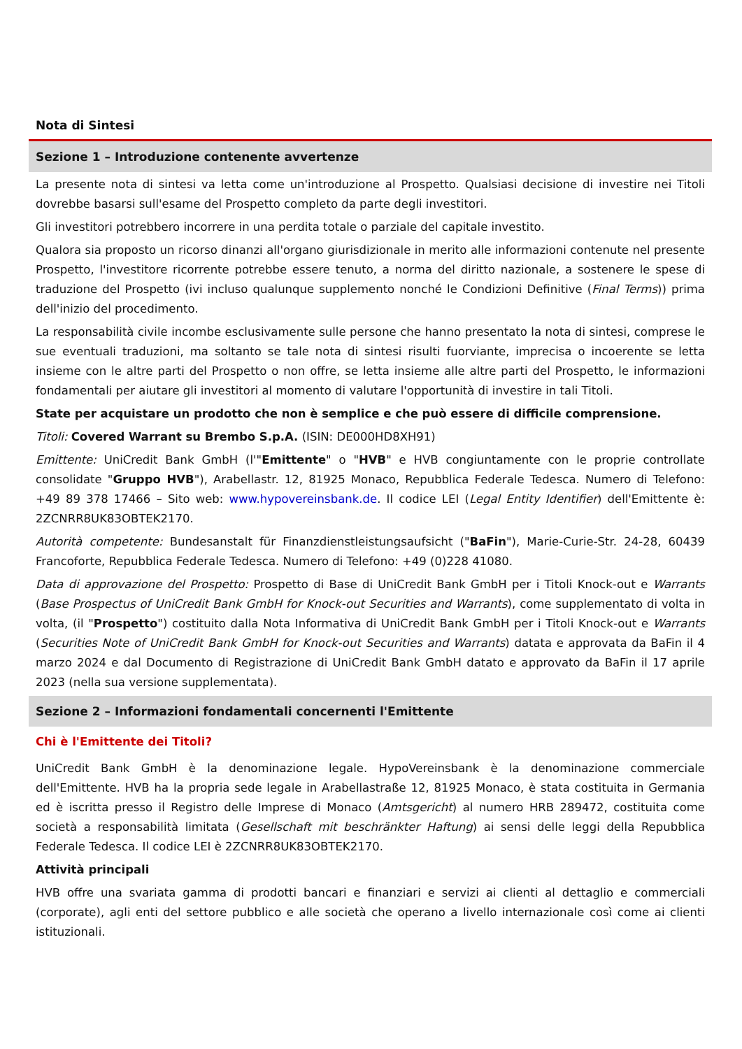Nota di Sintesi
Sezione 1 – Introduzione contenente avvertenze
La presente nota di sintesi va letta come un'introduzione al Prospetto. Qualsiasi decisione di investire nei Titoli dovrebbe basarsi sull'esame del Prospetto completo da parte degli investitori.
Gli investitori potrebbero incorrere in una perdita totale o parziale del capitale investito.
Qualora sia proposto un ricorso dinanzi all'organo giurisdizionale in merito alle informazioni contenute nel presente Prospetto, l'investitore ricorrente potrebbe essere tenuto, a norma del diritto nazionale, a sostenere le spese di traduzione del Prospetto (ivi incluso qualunque supplemento nonché le Condizioni Definitive (Final Terms)) prima dell'inizio del procedimento.
La responsabilità civile incombe esclusivamente sulle persone che hanno presentato la nota di sintesi, comprese le sue eventuali traduzioni, ma soltanto se tale nota di sintesi risulti fuorviante, imprecisa o incoerente se letta insieme con le altre parti del Prospetto o non offre, se letta insieme alle altre parti del Prospetto, le informazioni fondamentali per aiutare gli investitori al momento di valutare l'opportunità di investire in tali Titoli.
State per acquistare un prodotto che non è semplice e che può essere di difficile comprensione.
Titoli: Covered Warrant su Brembo S.p.A. (ISIN: DE000HD8XH91)
Emittente: UniCredit Bank GmbH (l'"Emittente" o "HVB" e HVB congiuntamente con le proprie controllate consolidate "Gruppo HVB"), Arabellastr. 12, 81925 Monaco, Repubblica Federale Tedesca. Numero di Telefono: +49 89 378 17466 – Sito web: www.hypovereinsbank.de. Il codice LEI (Legal Entity Identifier) dell'Emittente è: 2ZCNRR8UK83OBTEK2170.
Autorità competente: Bundesanstalt für Finanzdienstleistungsaufsicht ("BaFin"), Marie-Curie-Str. 24-28, 60439 Francoforte, Repubblica Federale Tedesca. Numero di Telefono: +49 (0)228 41080.
Data di approvazione del Prospetto: Prospetto di Base di UniCredit Bank GmbH per i Titoli Knock-out e Warrants (Base Prospectus of UniCredit Bank GmbH for Knock-out Securities and Warrants), come supplementato di volta in volta, (il "Prospetto") costituito dalla Nota Informativa di UniCredit Bank GmbH per i Titoli Knock-out e Warrants (Securities Note of UniCredit Bank GmbH for Knock-out Securities and Warrants) datata e approvata da BaFin il 4 marzo 2024 e dal Documento di Registrazione di UniCredit Bank GmbH datato e approvato da BaFin il 17 aprile 2023 (nella sua versione supplementata).
Sezione 2 – Informazioni fondamentali concernenti l'Emittente
Chi è l'Emittente dei Titoli?
UniCredit Bank GmbH è la denominazione legale. HypoVereinsbank è la denominazione commerciale dell'Emittente. HVB ha la propria sede legale in Arabellastraße 12, 81925 Monaco, è stata costituita in Germania ed è iscritta presso il Registro delle Imprese di Monaco (Amtsgericht) al numero HRB 289472, costituita come società a responsabilità limitata (Gesellschaft mit beschränkter Haftung) ai sensi delle leggi della Repubblica Federale Tedesca. Il codice LEI è 2ZCNRR8UK83OBTEK2170.
Attività principali
HVB offre una svariata gamma di prodotti bancari e finanziari e servizi ai clienti al dettaglio e commerciali (corporate), agli enti del settore pubblico e alle società che operano a livello internazionale così come ai clienti istituzionali.